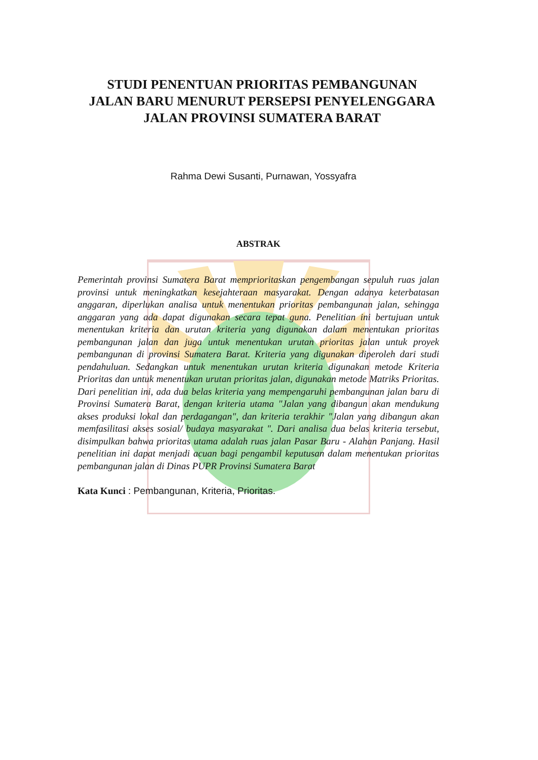STUDI PENENTUAN PRIORITAS PEMBANGUNAN JALAN BARU MENURUT PERSEPSI PENYELENGGARA JALAN PROVINSI SUMATERA BARAT
Rahma Dewi Susanti, Purnawan, Yossyafra
ABSTRAK
Pemerintah provinsi Sumatera Barat memprioritaskan pengembangan sepuluh ruas jalan provinsi untuk meningkatkan kesejahteraan masyarakat. Dengan adanya keterbatasan anggaran, diperlukan analisa untuk menentukan prioritas pembangunan jalan, sehingga anggaran yang ada dapat digunakan secara tepat guna. Penelitian ini bertujuan untuk menentukan kriteria dan urutan kriteria yang digunakan dalam menentukan prioritas pembangunan jalan dan juga untuk menentukan urutan prioritas jalan untuk proyek pembangunan di provinsi Sumatera Barat. Kriteria yang digunakan diperoleh dari studi pendahuluan. Sedangkan untuk menentukan urutan kriteria digunakan metode Kriteria Prioritas dan untuk menentukan urutan prioritas jalan, digunakan metode Matriks Prioritas. Dari penelitian ini, ada dua belas kriteria yang mempengaruhi pembangunan jalan baru di Provinsi Sumatera Barat, dengan kriteria utama "Jalan yang dibangun akan mendukung akses produksi lokal dan perdagangan", dan kriteria terakhir "Jalan yang dibangun akan memfasilitasi akses sosial/ budaya masyarakat ". Dari analisa dua belas kriteria tersebut, disimpulkan bahwa prioritas utama adalah ruas jalan Pasar Baru - Alahan Panjang. Hasil penelitian ini dapat menjadi acuan bagi pengambil keputusan dalam menentukan prioritas pembangunan jalan di Dinas PUPR Provinsi Sumatera Barat
Kata Kunci : Pembangunan, Kriteria, Prioritas.